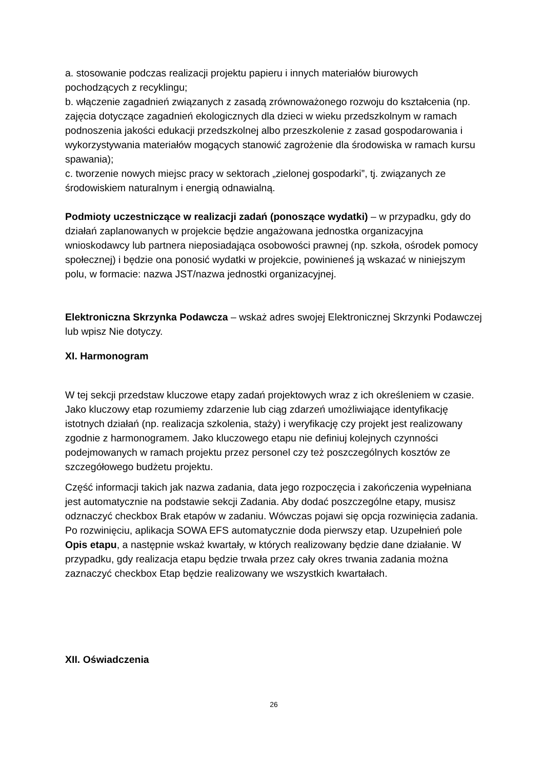a. stosowanie podczas realizacji projektu papieru i innych materiałów biurowych pochodzących z recyklingu;
b. włączenie zagadnień związanych z zasadą zrównoważonego rozwoju do kształcenia (np. zajęcia dotyczące zagadnień ekologicznych dla dzieci w wieku przedszkolnym w ramach podnoszenia jakości edukacji przedszkolnej albo przeszkolenie z zasad gospodarowania i wykorzystywania materiałów mogących stanowić zagrożenie dla środowiska w ramach kursu spawania);
c. tworzenie nowych miejsc pracy w sektorach „zielonej gospodarki”, tj. związanych ze środowiskiem naturalnym i energią odnawialną.
Podmioty uczestniczące w realizacji zadań (ponoszące wydatki) – w przypadku, gdy do działań zaplanowanych w projekcie będzie angażowana jednostka organizacyjna wnioskodawcy lub partnera nieposiadająca osobowości prawnej (np. szkoła, ośrodek pomocy społecznej) i będzie ona ponosić wydatki w projekcie, powinieneś ją wskazać w niniejszym polu, w formacie: nazwa JST/nazwa jednostki organizacyjnej.
Elektroniczna Skrzynka Podawcza – wskaż adres swojej Elektronicznej Skrzynki Podawczej lub wpisz Nie dotyczy.
XI. Harmonogram
W tej sekcji przedstaw kluczowe etapy zadań projektowych wraz z ich określeniem w czasie. Jako kluczowy etap rozumiemy zdarzenie lub ciąg zdarzeń umożliwiające identyfikację istotnych działań (np. realizacja szkolenia, staży) i weryfikację czy projekt jest realizowany zgodnie z harmonogramem. Jako kluczowego etapu nie definiuj kolejnych czynności podejmowanych w ramach projektu przez personel czy też poszczególnych kosztów ze szczegółowego budżetu projektu.
Część informacji takich jak nazwa zadania, data jego rozpoczęcia i zakończenia wypełniana jest automatycznie na podstawie sekcji Zadania. Aby dodać poszczególne etapy, musisz odznaczyć checkbox Brak etapów w zadaniu. Wówczas pojawi się opcja rozwinięcia zadania.
Po rozwinięciu, aplikacja SOWA EFS automatycznie doda pierwszy etap. Uzupełnień pole Opis etapu, a następnie wskaż kwartały, w których realizowany będzie dane działanie. W przypadku, gdy realizacja etapu będzie trwała przez cały okres trwania zadania można zaznaczyć checkbox Etap będzie realizowany we wszystkich kwartałach.
XII. Oświadczenia
26